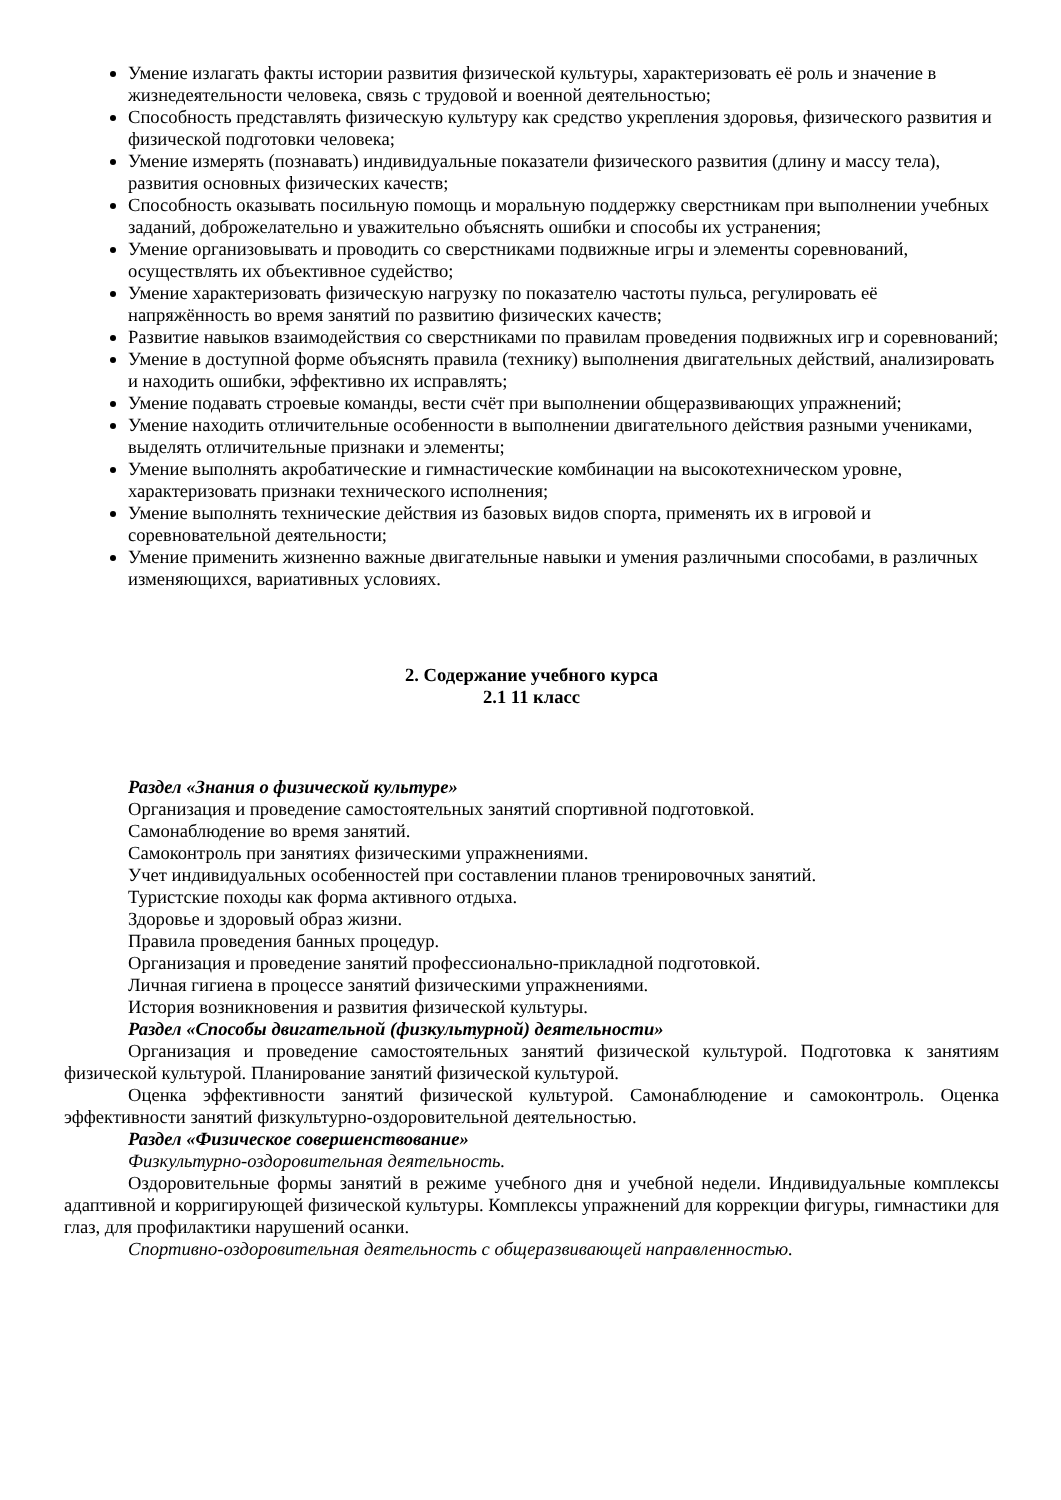Умение излагать факты истории развития физической культуры, характеризовать её роль и значение в жизнедеятельности человека, связь с трудовой и военной деятельностью;
Способность представлять физическую культуру как средство укрепления здоровья, физического развития и физической подготовки человека;
Умение измерять (познавать) индивидуальные показатели физического развития (длину и массу тела), развития основных физических качеств;
Способность оказывать посильную помощь и моральную поддержку сверстникам при выполнении учебных заданий, доброжелательно и уважительно объяснять ошибки и способы их устранения;
Умение организовывать и проводить со сверстниками подвижные игры и элементы соревнований, осуществлять их объективное судейство;
Умение характеризовать физическую нагрузку по показателю частоты пульса, регулировать её напряжённость во время занятий по развитию физических качеств;
Развитие навыков взаимодействия со сверстниками по правилам проведения подвижных игр и соревнований;
Умение в доступной форме объяснять правила (технику) выполнения двигательных действий, анализировать и находить ошибки, эффективно их исправлять;
Умение подавать строевые команды, вести счёт при выполнении общеразвивающих упражнений;
Умение находить отличительные особенности в выполнении двигательного действия разными учениками, выделять отличительные признаки и элементы;
Умение выполнять акробатические и гимнастические комбинации на высокотехническом уровне, характеризовать признаки технического исполнения;
Умение выполнять технические действия из базовых видов спорта, применять их в игровой и соревновательной деятельности;
Умение применить жизненно важные двигательные навыки и умения различными способами, в различных изменяющихся, вариативных условиях.
2. Содержание учебного курса
2.1 11 класс
Раздел «Знания о физической культуре»
Организация и проведение самостоятельных занятий спортивной подготовкой.
Самонаблюдение во время занятий.
Самоконтроль при занятиях физическими упражнениями.
Учет индивидуальных особенностей при составлении планов тренировочных занятий.
Туристские походы как форма активного отдыха.
Здоровье и здоровый образ жизни.
Правила проведения банных процедур.
Организация и проведение занятий профессионально-прикладной подготовкой.
Личная гигиена в процессе занятий физическими упражнениями.
История возникновения и развития физической культуры.
Раздел «Способы двигательной (физкультурной) деятельности»
Организация и проведение самостоятельных занятий физической культурой. Подготовка к занятиям физической культурой. Планирование занятий физической культурой.
Оценка эффективности занятий физической культурой. Самонаблюдение и самоконтроль. Оценка эффективности занятий физкультурно-оздоровительной деятельностью.
Раздел «Физическое совершенствование»
Физкультурно-оздоровительная деятельность.
Оздоровительные формы занятий в режиме учебного дня и учебной недели. Индивидуальные комплексы адаптивной и корригирующей физической культуры. Комплексы упражнений для коррекции фигуры, гимнастики для глаз, для профилактики нарушений осанки.
Спортивно-оздоровительная деятельность с общеразвивающей направленностью.